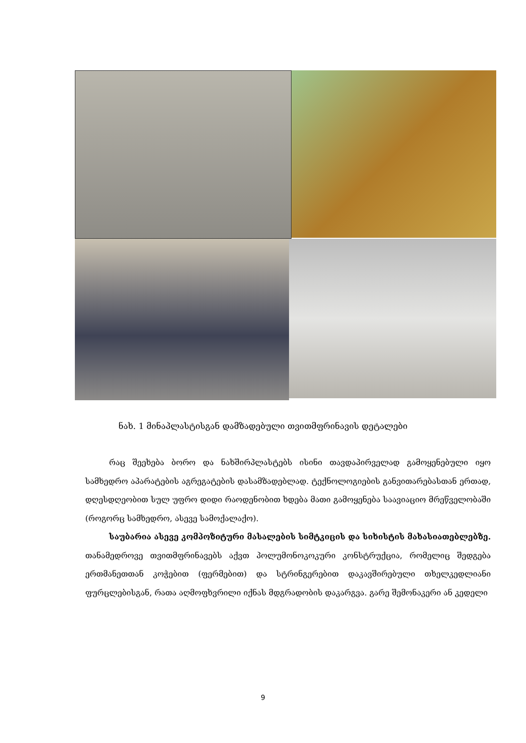ნახ. 1 მინაპლასტისგან დამზადებული თვითმფრინავის დეტალები
რაც შეეხება ბორო და ნახშირპლასტებს ისინი თავდაპირველად გამოყენებული იყო სამხედრო აპარატების აგრეგატების დასამზადებლად. ტექნოლოგიების განვითარებასთან ერთად, დღესდღეობით სულ უფრო დიდი რაოდენობით ხდება მათი გამოყენება საავიაციო მრეწველობაში (როგორც სამხედრო, ასევე სამოქალაქო).
საუბარია ასევე კომპოზიტური მასალების სიმტკიცის და სიხისტის მახასიათებლებზე. თანამედროვე თვითმფრინავებს აქვთ პოლუმონოკოკური კონსტრუქცია, რომელიც შედგება ერთმანეთთან კოჭებით (ფერმებით) და სტრინგერებით დაკავშირებული თხელკედლიანი ფურცლებისგან, რათა აღმოფხვრილი იქნას მდგრადობის დაკარგვა. გარე შემონაკერი ან კედელი
9